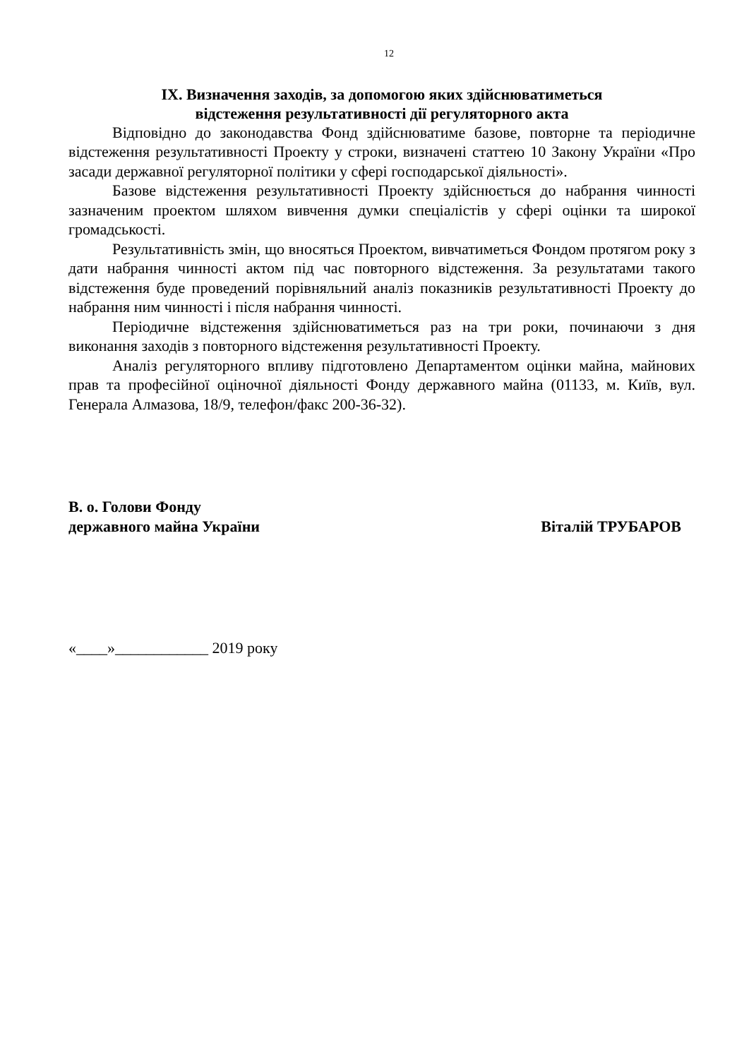12
IX. Визначення заходів, за допомогою яких здійснюватиметься
відстеження результативності дії регуляторного акта
Відповідно до законодавства Фонд здійснюватиме базове, повторне та періодичне відстеження результативності Проекту у строки, визначені статтею 10 Закону України «Про засади державної регуляторної політики у сфері господарської діяльності».
Базове відстеження результативності Проекту здійснюється до набрання чинності зазначеним проектом шляхом вивчення думки спеціалістів у сфері оцінки та широкої громадськості.
Результативність змін, що вносяться Проектом, вивчатиметься Фондом протягом року з дати набрання чинності актом під час повторного відстеження. За результатами такого відстеження буде проведений порівняльний аналіз показників результативності Проекту до набрання ним чинності і після набрання чинності.
Періодичне відстеження здійснюватиметься раз на три роки, починаючи з дня виконання заходів з повторного відстеження результативності Проекту.
Аналіз регуляторного впливу підготовлено Департаментом оцінки майна, майнових прав та професійної оціночної діяльності Фонду державного майна (01133, м. Київ, вул. Генерала Алмазова, 18/9, телефон/факс 200-36-32).
В. о. Голови Фонду
державного майна України
Віталій ТРУБАРОВ
«____»____________ 2019 року